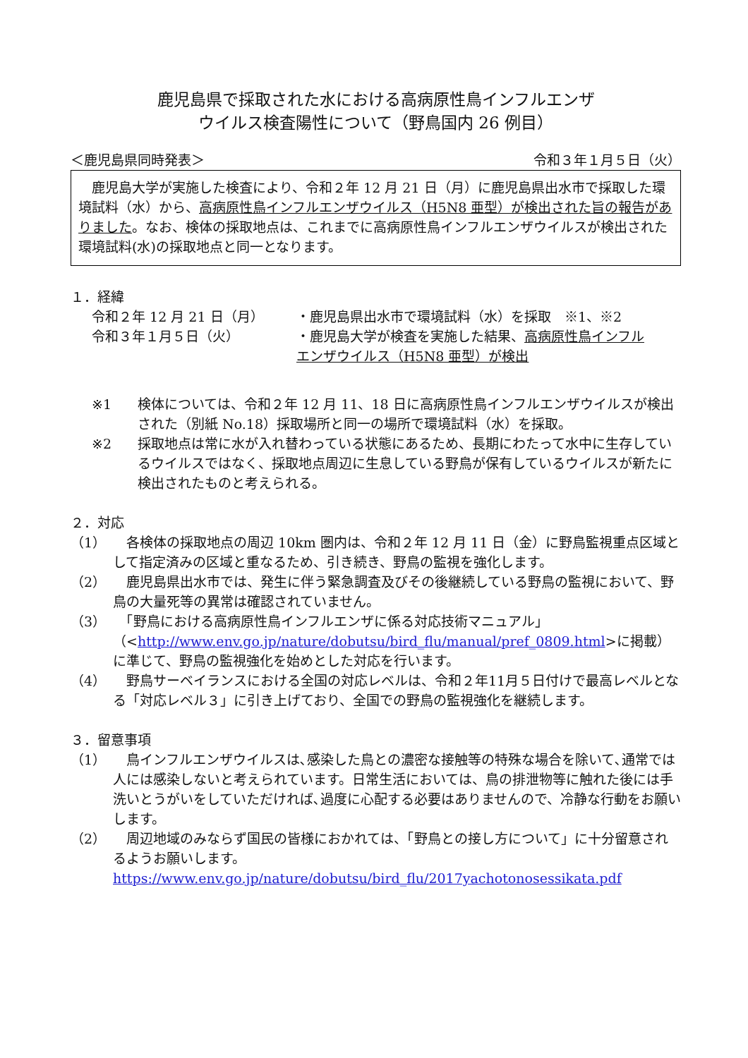鹿児島県で採取された水における高病原性鳥インフルエンザ
ウイルス検査陽性について（野鳥国内 26 例目）
＜鹿児島県同時発表＞ 令和３年１月５日（火）
　鹿児島大学が実施した検査により、令和２年 12 月 21 日（月）に鹿児島県出水市で採取した環境試料（水）から、高病原性鳥インフルエンザウイルス（H5N8 亜型）が検出された旨の報告がありました。なお、検体の採取地点は、これまでに高病原性鳥インフルエンザウイルスが検出された環境試料(水)の採取地点と同一となります。
１．経緯
令和２年 12 月 21 日（月） ・鹿児島県出水市で環境試料（水）を採取　※1、※2
令和３年１月５日（火） ・鹿児島大学が検査を実施した結果、高病原性鳥インフルエンザウイルス（H5N8 亜型）が検出
※1 検体については、令和２年 12 月 11、18 日に高病原性鳥インフルエンザウイルスが検出された（別紙 No.18）採取場所と同一の場所で環境試料（水）を採取。
※2 採取地点は常に水が入れ替わっている状態にあるため、長期にわたって水中に生存しているウイルスではなく、採取地点周辺に生息している野鳥が保有しているウイルスが新たに検出されたものと考えられる。
２．対応
（1）　各検体の採取地点の周辺 10km 圏内は、令和２年 12 月 11 日（金）に野鳥監視重点区域として指定済みの区域と重なるため、引き続き、野鳥の監視を強化します。
（2）　鹿児島県出水市では、発生に伴う緊急調査及びその後継続している野鳥の監視において、野鳥の大量死等の異常は確認されていません。
（3）　「野鳥における高病原性鳥インフルエンザに係る対応技術マニュアル」（<http://www.env.go.jp/nature/dobutsu/bird_flu/manual/pref_0809.html>に掲載）に準じて、野鳥の監視強化を始めとした対応を行います。
（4）　野鳥サーベイランスにおける全国の対応レベルは、令和２年11月５日付けで最高レベルとなる「対応レベル３」に引き上げており、全国での野鳥の監視強化を継続します。
３．留意事項
（1）　鳥インフルエンザウイルスは､感染した鳥との濃密な接触等の特殊な場合を除いて､通常では人には感染しないと考えられています。日常生活においては、鳥の排泄物等に触れた後には手洗いとうがいをしていただければ､過度に心配する必要はありませんので、冷静な行動をお願いします。
（2）　周辺地域のみならず国民の皆様におかれては、「野鳥との接し方について」に十分留意されるようお願いします。
https://www.env.go.jp/nature/dobutsu/bird_flu/2017yachotonosessikata.pdf